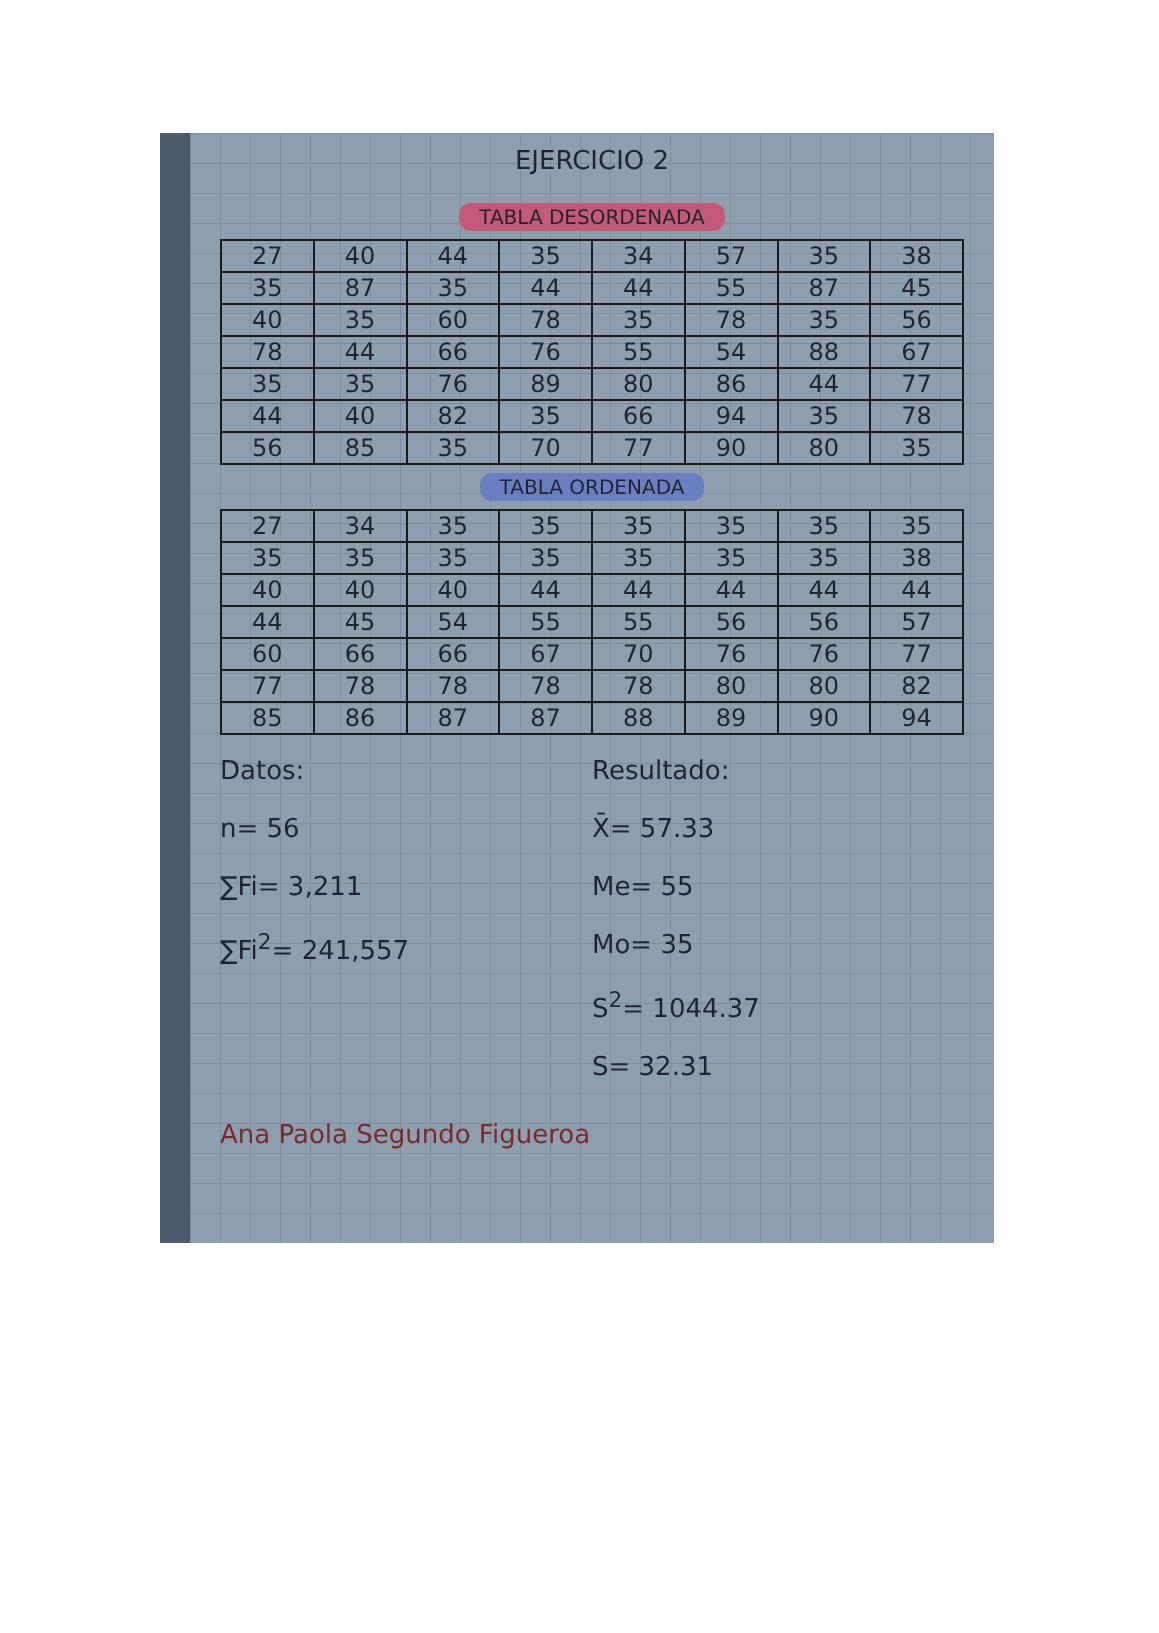EJERCICIO 2
TABLA DESORDENADA
| 27 | 40 | 44 | 35 | 34 | 57 | 35 | 38 |
| 35 | 87 | 35 | 44 | 44 | 55 | 87 | 45 |
| 40 | 35 | 60 | 78 | 35 | 78 | 35 | 56 |
| 78 | 44 | 66 | 76 | 55 | 54 | 88 | 67 |
| 35 | 35 | 76 | 89 | 80 | 86 | 44 | 77 |
| 44 | 40 | 82 | 35 | 66 | 94 | 35 | 78 |
| 56 | 85 | 35 | 70 | 77 | 90 | 80 | 35 |
TABLA ORDENADA
| 27 | 34 | 35 | 35 | 35 | 35 | 35 | 35 |
| 35 | 35 | 35 | 35 | 35 | 35 | 35 | 38 |
| 40 | 40 | 40 | 44 | 44 | 44 | 44 | 44 |
| 44 | 45 | 54 | 55 | 55 | 56 | 56 | 57 |
| 60 | 66 | 66 | 67 | 70 | 76 | 76 | 77 |
| 77 | 78 | 78 | 78 | 78 | 80 | 80 | 82 |
| 85 | 86 | 87 | 87 | 88 | 89 | 90 | 94 |
Datos:
n= 56
∑Fi= 3,211
∑Fi<sup>2</sup>= 241,557
Resultado:
X̄= 57.33
Me= 55
Mo= 35
S<sup>2</sup>= 1044.37
S= 32.31
Ana Paola Segundo Figueroa